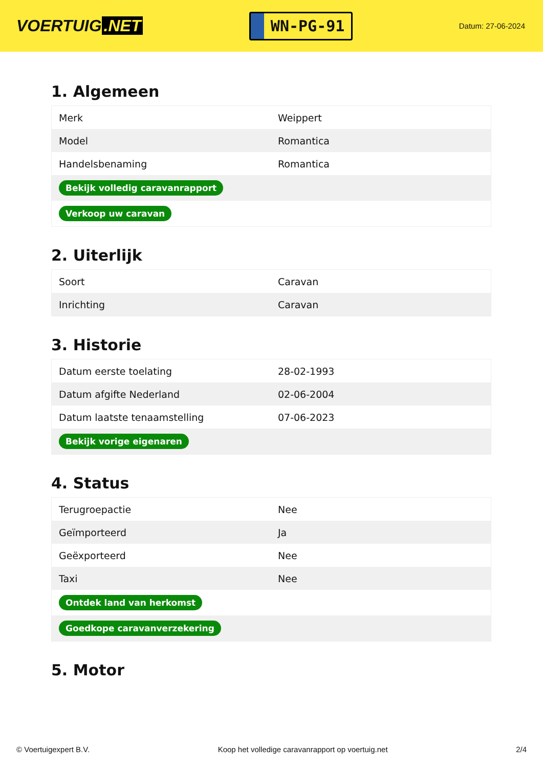VOERTUIG.NET
WN-PG-91
Datum: 27-06-2024
1. Algemeen
| Merk | Weippert |
| Model | Romantica |
| Handelsbenaming | Romantica |
| Bekijk volledig caravanrapport | |
| Verkoop uw caravan | |
2. Uiterlijk
| Soort | Caravan |
| Inrichting | Caravan |
3. Historie
| Datum eerste toelating | 28-02-1993 |
| Datum afgifte Nederland | 02-06-2004 |
| Datum laatste tenaamstelling | 07-06-2023 |
| Bekijk vorige eigenaren | |
4. Status
| Terugroepactie | Nee |
| Geïmporteerd | Ja |
| Geëxporteerd | Nee |
| Taxi | Nee |
| Ontdek land van herkomst | |
| Goedkope caravanverzekering | |
5. Motor
© Voertuigexpert B.V. Koop het volledige caravanrapport op voertuig.net 2/4